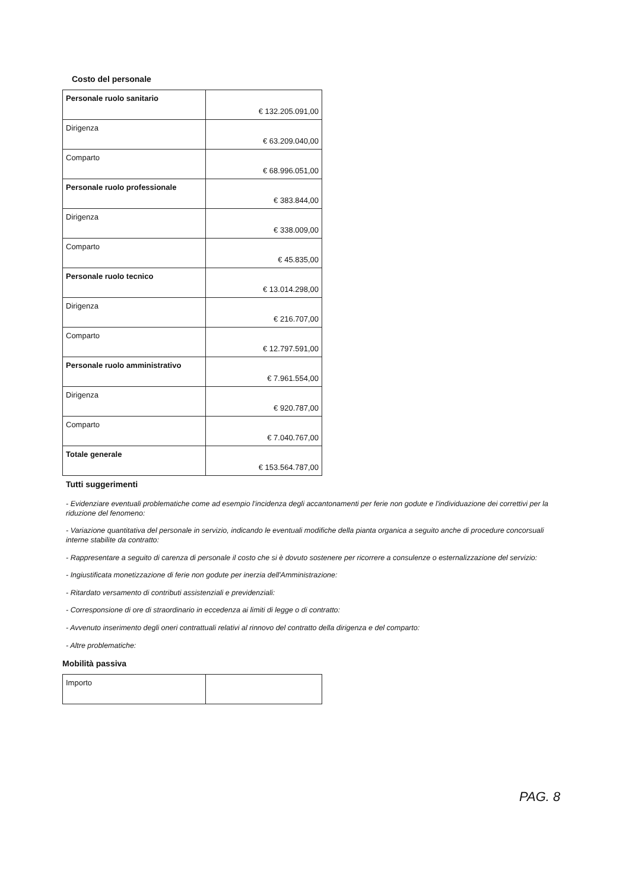Costo del personale
| Personale ruolo sanitario | € 132.205.091,00 |
| Dirigenza | € 63.209.040,00 |
| Comparto | € 68.996.051,00 |
| Personale ruolo professionale | € 383.844,00 |
| Dirigenza | € 338.009,00 |
| Comparto | € 45.835,00 |
| Personale ruolo tecnico | € 13.014.298,00 |
| Dirigenza | € 216.707,00 |
| Comparto | € 12.797.591,00 |
| Personale ruolo amministrativo | € 7.961.554,00 |
| Dirigenza | € 920.787,00 |
| Comparto | € 7.040.767,00 |
| Totale generale | € 153.564.787,00 |
Tutti suggerimenti
- Evidenziare eventuali problematiche come ad esempio l'incidenza degli accantonamenti per ferie non godute e l'individuazione dei correttivi per la riduzione del fenomeno:
- Variazione quantitativa del personale in servizio, indicando le eventuali modifiche della pianta organica a seguito anche di procedure concorsuali interne stabilite da contratto:
- Rappresentare a seguito di carenza di personale il costo che si è dovuto sostenere per ricorrere a consulenze o esternalizzazione del servizio:
- Ingiustificata monetizzazione di ferie non godute per inerzia dell'Amministrazione:
- Ritardato versamento di contributi assistenziali e previdenziali:
- Corresponsione di ore di straordinario in eccedenza ai limiti di legge o di contratto:
- Avvenuto inserimento degli oneri contrattuali relativi al rinnovo del contratto della dirigenza e del comparto:
- Altre problematiche:
Mobilità passiva
| Importo | |
PAG. 8